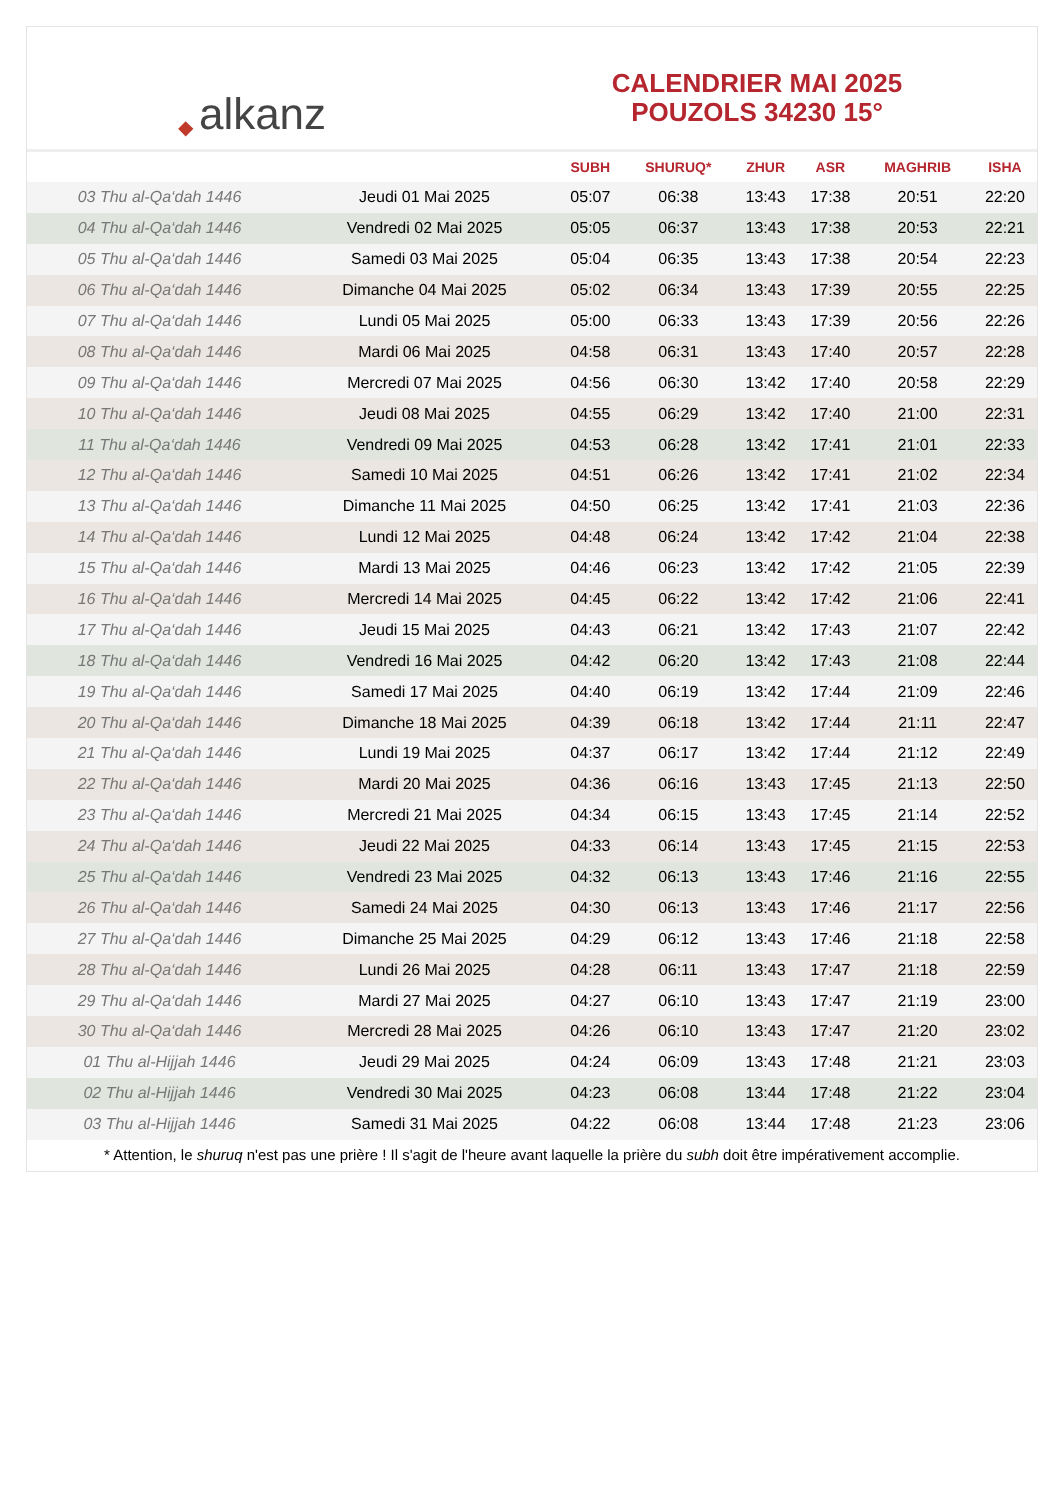◆ alkanz
CALENDRIER MAI 2025
POUZOLS 34230 15°
| | | SUBH | SHURUQ* | ZHUR | ASR | MAGHRIB | ISHA |
| --- | --- | --- | --- | --- | --- | --- | --- |
| 03 Thu al-Qa‘dah 1446 | Jeudi 01 Mai 2025 | 05:07 | 06:38 | 13:43 | 17:38 | 20:51 | 22:20 |
| 04 Thu al-Qa‘dah 1446 | Vendredi 02 Mai 2025 | 05:05 | 06:37 | 13:43 | 17:38 | 20:53 | 22:21 |
| 05 Thu al-Qa‘dah 1446 | Samedi 03 Mai 2025 | 05:04 | 06:35 | 13:43 | 17:38 | 20:54 | 22:23 |
| 06 Thu al-Qa‘dah 1446 | Dimanche 04 Mai 2025 | 05:02 | 06:34 | 13:43 | 17:39 | 20:55 | 22:25 |
| 07 Thu al-Qa‘dah 1446 | Lundi 05 Mai 2025 | 05:00 | 06:33 | 13:43 | 17:39 | 20:56 | 22:26 |
| 08 Thu al-Qa‘dah 1446 | Mardi 06 Mai 2025 | 04:58 | 06:31 | 13:43 | 17:40 | 20:57 | 22:28 |
| 09 Thu al-Qa‘dah 1446 | Mercredi 07 Mai 2025 | 04:56 | 06:30 | 13:42 | 17:40 | 20:58 | 22:29 |
| 10 Thu al-Qa‘dah 1446 | Jeudi 08 Mai 2025 | 04:55 | 06:29 | 13:42 | 17:40 | 21:00 | 22:31 |
| 11 Thu al-Qa‘dah 1446 | Vendredi 09 Mai 2025 | 04:53 | 06:28 | 13:42 | 17:41 | 21:01 | 22:33 |
| 12 Thu al-Qa‘dah 1446 | Samedi 10 Mai 2025 | 04:51 | 06:26 | 13:42 | 17:41 | 21:02 | 22:34 |
| 13 Thu al-Qa‘dah 1446 | Dimanche 11 Mai 2025 | 04:50 | 06:25 | 13:42 | 17:41 | 21:03 | 22:36 |
| 14 Thu al-Qa‘dah 1446 | Lundi 12 Mai 2025 | 04:48 | 06:24 | 13:42 | 17:42 | 21:04 | 22:38 |
| 15 Thu al-Qa‘dah 1446 | Mardi 13 Mai 2025 | 04:46 | 06:23 | 13:42 | 17:42 | 21:05 | 22:39 |
| 16 Thu al-Qa‘dah 1446 | Mercredi 14 Mai 2025 | 04:45 | 06:22 | 13:42 | 17:42 | 21:06 | 22:41 |
| 17 Thu al-Qa‘dah 1446 | Jeudi 15 Mai 2025 | 04:43 | 06:21 | 13:42 | 17:43 | 21:07 | 22:42 |
| 18 Thu al-Qa‘dah 1446 | Vendredi 16 Mai 2025 | 04:42 | 06:20 | 13:42 | 17:43 | 21:08 | 22:44 |
| 19 Thu al-Qa‘dah 1446 | Samedi 17 Mai 2025 | 04:40 | 06:19 | 13:42 | 17:44 | 21:09 | 22:46 |
| 20 Thu al-Qa‘dah 1446 | Dimanche 18 Mai 2025 | 04:39 | 06:18 | 13:42 | 17:44 | 21:11 | 22:47 |
| 21 Thu al-Qa‘dah 1446 | Lundi 19 Mai 2025 | 04:37 | 06:17 | 13:42 | 17:44 | 21:12 | 22:49 |
| 22 Thu al-Qa‘dah 1446 | Mardi 20 Mai 2025 | 04:36 | 06:16 | 13:43 | 17:45 | 21:13 | 22:50 |
| 23 Thu al-Qa‘dah 1446 | Mercredi 21 Mai 2025 | 04:34 | 06:15 | 13:43 | 17:45 | 21:14 | 22:52 |
| 24 Thu al-Qa‘dah 1446 | Jeudi 22 Mai 2025 | 04:33 | 06:14 | 13:43 | 17:45 | 21:15 | 22:53 |
| 25 Thu al-Qa‘dah 1446 | Vendredi 23 Mai 2025 | 04:32 | 06:13 | 13:43 | 17:46 | 21:16 | 22:55 |
| 26 Thu al-Qa‘dah 1446 | Samedi 24 Mai 2025 | 04:30 | 06:13 | 13:43 | 17:46 | 21:17 | 22:56 |
| 27 Thu al-Qa‘dah 1446 | Dimanche 25 Mai 2025 | 04:29 | 06:12 | 13:43 | 17:46 | 21:18 | 22:58 |
| 28 Thu al-Qa‘dah 1446 | Lundi 26 Mai 2025 | 04:28 | 06:11 | 13:43 | 17:47 | 21:18 | 22:59 |
| 29 Thu al-Qa‘dah 1446 | Mardi 27 Mai 2025 | 04:27 | 06:10 | 13:43 | 17:47 | 21:19 | 23:00 |
| 30 Thu al-Qa‘dah 1446 | Mercredi 28 Mai 2025 | 04:26 | 06:10 | 13:43 | 17:47 | 21:20 | 23:02 |
| 01 Thu al-Hijjah 1446 | Jeudi 29 Mai 2025 | 04:24 | 06:09 | 13:43 | 17:48 | 21:21 | 23:03 |
| 02 Thu al-Hijjah 1446 | Vendredi 30 Mai 2025 | 04:23 | 06:08 | 13:44 | 17:48 | 21:22 | 23:04 |
| 03 Thu al-Hijjah 1446 | Samedi 31 Mai 2025 | 04:22 | 06:08 | 13:44 | 17:48 | 21:23 | 23:06 |
* Attention, le shuruq n'est pas une prière ! Il s'agit de l'heure avant laquelle la prière du subh doit être impérativement accomplie.